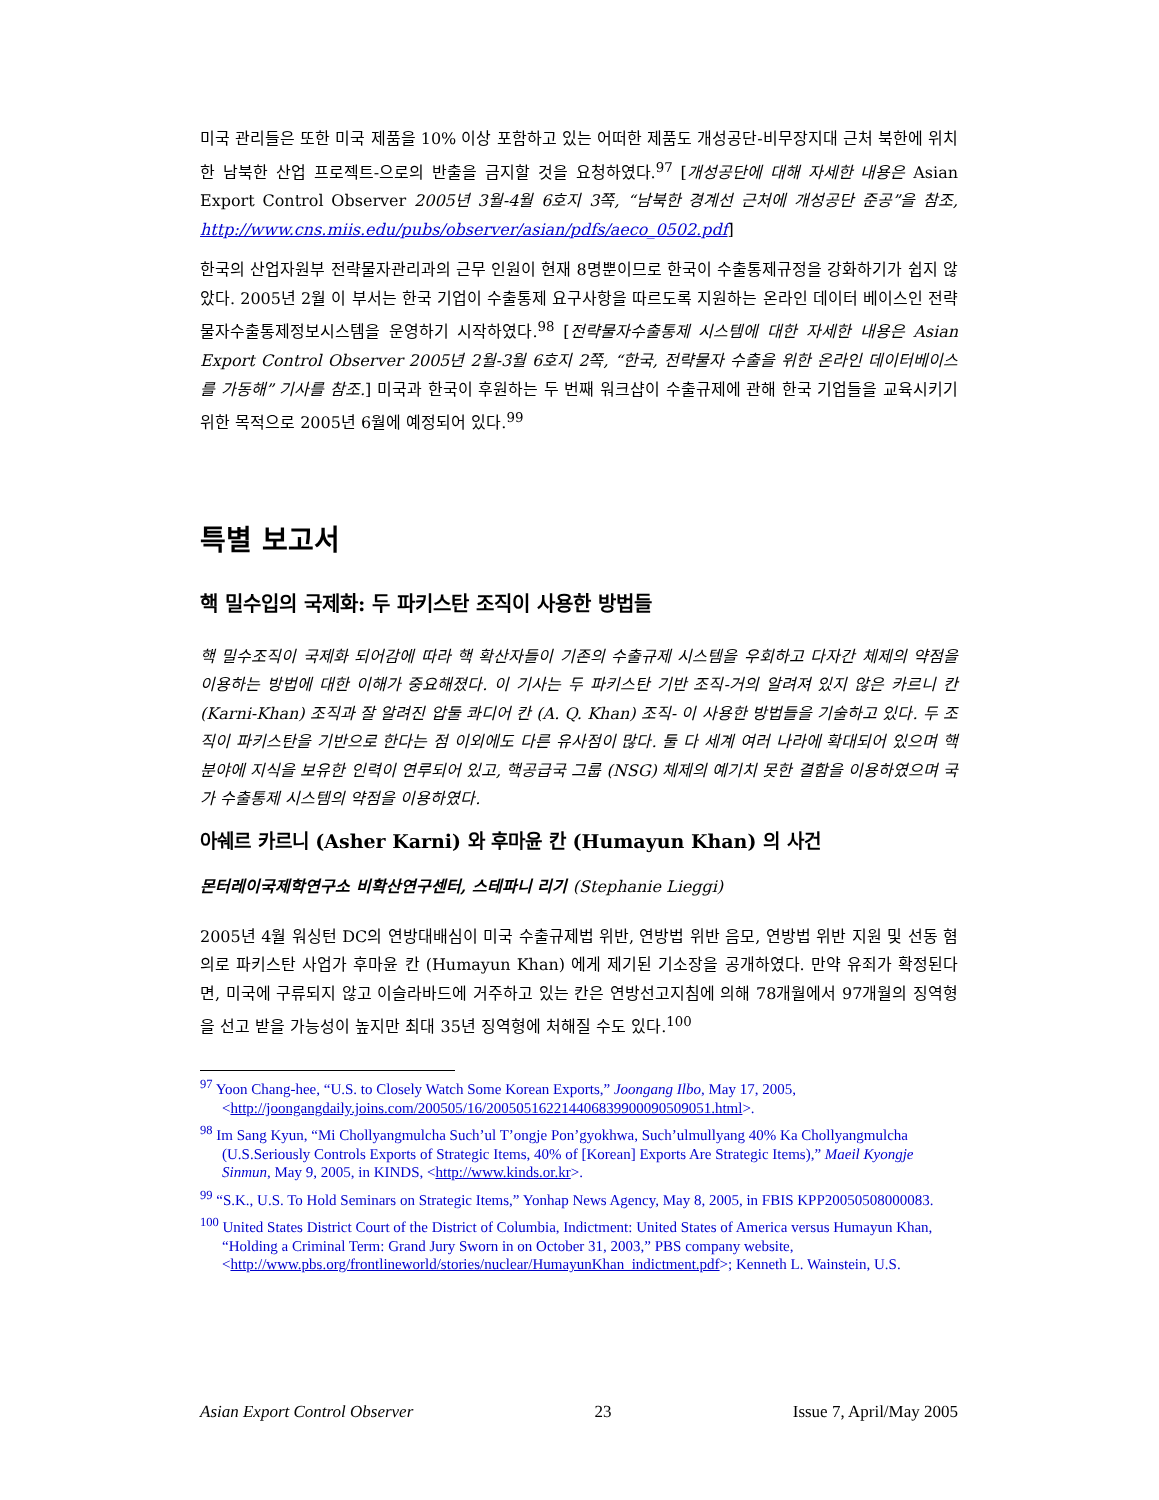미국 관리들은 또한 미국 제품을 10% 이상 포함하고 있는 어떠한 제품도 개성공단-비무장지대 근처 북한에 위치한 남북한 산업 프로젝트-으로의 반출을 금지할 것을 요청하였다.<sup>97</sup> [개성공단에 대해 자세한 내용은 Asian Export Control Observer 2005년 3월-4월 6호지 3쪽, “남북한 경계선 근처에 개성공단 준공”을 참조, http://www.cns.miis.edu/pubs/observer/asian/pdfs/aeco_0502.pdf]
한국의 산업자원부 전략물자관리과의 근무 인원이 현재 8명뿐이므로 한국이 수출통제규정을 강화하기가 쉽지 않았다. 2005년 2월 이 부서는 한국 기업이 수출통제 요구사항을 따르도록 지원하는 온라인 데이터 베이스인 전략물자수출통제정보시스템을 운영하기 시작하였다.<sup>98</sup> [전략물자수출통제 시스템에 대한 자세한 내용은 Asian Export Control Observer 2005년 2월-3월 6호지 2쪽, “한국, 전략물자 수출을 위한 온라인 데이터베이스를 가동해” 기사를 참조.] 미국과 한국이 후원하는 두 번째 워크샵이 수출규제에 관해 한국 기업들을 교육시키기 위한 목적으로 2005년 6월에 예정되어 있다.<sup>99</sup>
특별 보고서
핵 밀수입의 국제화: 두 파키스탄 조직이 사용한 방법들
핵 밀수조직이 국제화 되어감에 따라 핵 확산자들이 기존의 수출규제 시스템을 우회하고 다자간 체제의 약점을 이용하는 방법에 대한 이해가 중요해졌다. 이 기사는 두 파키스탄 기반 조직-거의 알려져 있지 않은 카르니 칸 (Karni-Khan) 조직과 잘 알려진 압둘 콰디어 칸 (A. Q. Khan) 조직- 이 사용한 방법들을 기술하고 있다. 두 조직이 파키스탄을 기반으로 한다는 점 이외에도 다른 유사점이 많다. 둘 다 세계 여러 나라에 확대되어 있으며 핵 분야에 지식을 보유한 인력이 연루되어 있고, 핵공급국 그룹 (NSG) 체제의 예기치 못한 결함을 이용하였으며 국가 수출통제 시스템의 약점을 이용하였다.
아쉐르 카르니 (Asher Karni) 와 후마윤 칸 (Humayun Khan) 의 사건
몬터레이국제학연구소 비확산연구센터, 스테파니 리기 (Stephanie Lieggi)
2005년 4월 워싱턴 DC의 연방대배심이 미국 수출규제법 위반, 연방법 위반 음모, 연방법 위반 지원 및 선동 혐의로 파키스탄 사업가 후마윤 칸 (Humayun Khan) 에게 제기된 기소장을 공개하였다. 만약 유죄가 확정된다면, 미국에 구류되지 않고 이슬라바드에 거주하고 있는 칸은 연방선고지침에 의해 78개월에서 97개월의 징역형을 선고 받을 가능성이 높지만 최대 35년 징역형에 처해질 수도 있다.<sup>100</sup>
<sup>97</sup> Yoon Chang-hee, “U.S. to Closely Watch Some Korean Exports,” Joongang Ilbo, May 17, 2005, <http://joongangdaily.joins.com/200505/16/200505162214406839900090509051.html>.
<sup>98</sup> Im Sang Kyun, “Mi Chollyangmulcha Such’ul T’ongje Pon’gyokhwa, Such’ulmullyang 40% Ka Chollyangmulcha (U.S.Seriously Controls Exports of Strategic Items, 40% of [Korean] Exports Are Strategic Items),” Maeil Kyongje Sinmun, May 9, 2005, in KINDS, <http://www.kinds.or.kr>.
<sup>99</sup> “S.K., U.S. To Hold Seminars on Strategic Items,” Yonhap News Agency, May 8, 2005, in FBIS KPP20050508000083.
<sup>100</sup> United States District Court of the District of Columbia, Indictment: United States of America versus Humayun Khan, “Holding a Criminal Term: Grand Jury Sworn in on October 31, 2003,” PBS company website, <http://www.pbs.org/frontlineworld/stories/nuclear/HumayunKhan_indictment.pdf>; Kenneth L. Wainstein, U.S.
Asian Export Control Observer 23 Issue 7, April/May 2005